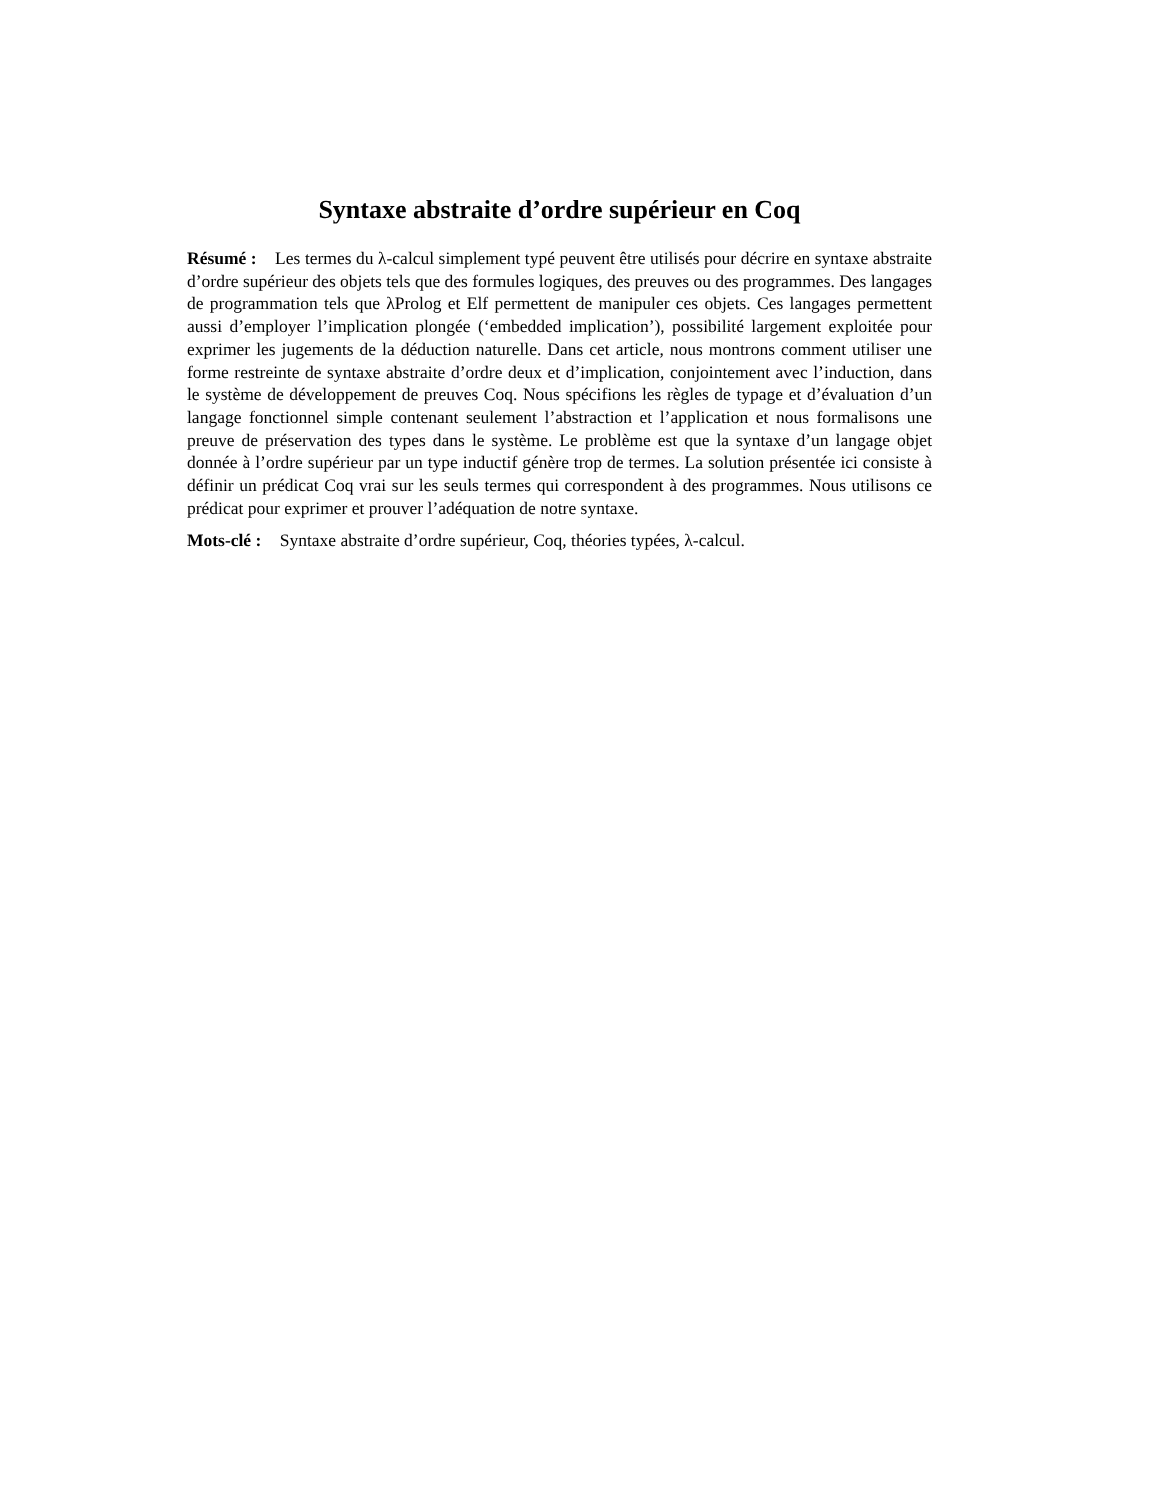Syntaxe abstraite d’ordre supérieur en Coq
Résumé : Les termes du λ-calcul simplement typé peuvent être utilisés pour décrire en syntaxe abstraite d’ordre supérieur des objets tels que des formules logiques, des preuves ou des programmes. Des langages de programmation tels que λProlog et Elf permettent de manipuler ces objets. Ces langages permettent aussi d’employer l’implication plongée (‘embedded implication’), possibilité largement exploitée pour exprimer les jugements de la déduction naturelle. Dans cet article, nous montrons comment utiliser une forme restreinte de syntaxe abstraite d’ordre deux et d’implication, conjointement avec l’induction, dans le système de développement de preuves Coq. Nous spécifions les règles de typage et d’évaluation d’un langage fonctionnel simple contenant seulement l’abstraction et l’application et nous formalisons une preuve de préservation des types dans le système. Le problème est que la syntaxe d’un langage objet donnée à l’ordre supérieur par un type inductif génère trop de termes. La solution présentée ici consiste à définir un prédicat Coq vrai sur les seuls termes qui correspondent à des programmes. Nous utilisons ce prédicat pour exprimer et prouver l’adéquation de notre syntaxe.
Mots-clé : Syntaxe abstraite d’ordre supérieur, Coq, théories typées, λ-calcul.